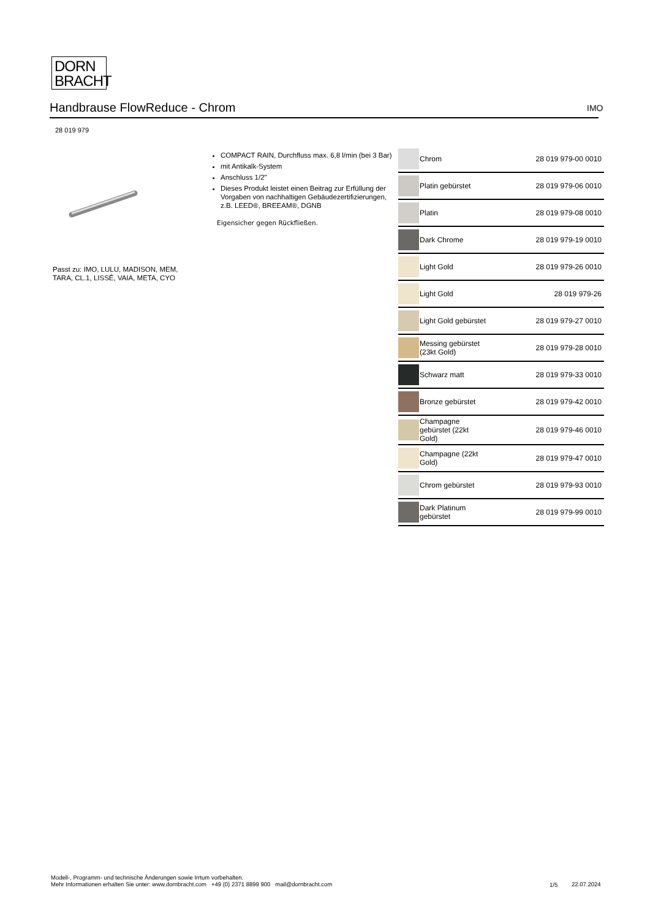DORN
BRACHT
Handbrause FlowReduce - Chrom IMO
28 019 979
Passt zu: IMO, LULU, MADISON, MEM,
TARA, CL.1, LISSÉ, VAIA, META, CYO
COMPACT RAIN, Durchfluss max. 6,8 l/min (bei 3 Bar)
mit Antikalk-System
Anschluss 1/2"
Dieses Produkt leistet einen Beitrag zur Erfüllung der Vorgaben von nachhaltigen Gebäudezertifizierungen, z.B. LEED®, BREEAM®, DGNB
Eigensicher gegen Rückfließen.
| | Chrom | 28 019 979-00 0010 |
| | Platin gebürstet | 28 019 979-06 0010 |
| | Platin | 28 019 979-08 0010 |
| | Dark Chrome | 28 019 979-19 0010 |
| | Light Gold | 28 019 979-26 0010 |
| | Light Gold | 28 019 979-26 |
| | Light Gold gebürstet | 28 019 979-27 0010 |
| | Messing gebürstet (23kt Gold) | 28 019 979-28 0010 |
| | Schwarz matt | 28 019 979-33 0010 |
| | Bronze gebürstet | 28 019 979-42 0010 |
| | Champagne gebürstet (22kt Gold) | 28 019 979-46 0010 |
| | Champagne (22kt Gold) | 28 019 979-47 0010 |
| | Chrom gebürstet | 28 019 979-93 0010 |
| | Dark Platinum gebürstet | 28 019 979-99 0010 |
Modell-, Programm- und technische Änderungen sowie Irrtum vorbehalten.
Mehr Informationen erhalten Sie unter: www.dornbracht.com +49 (0) 2371 8899 900 mail@dornbracht.com
1/5 22.07.2024